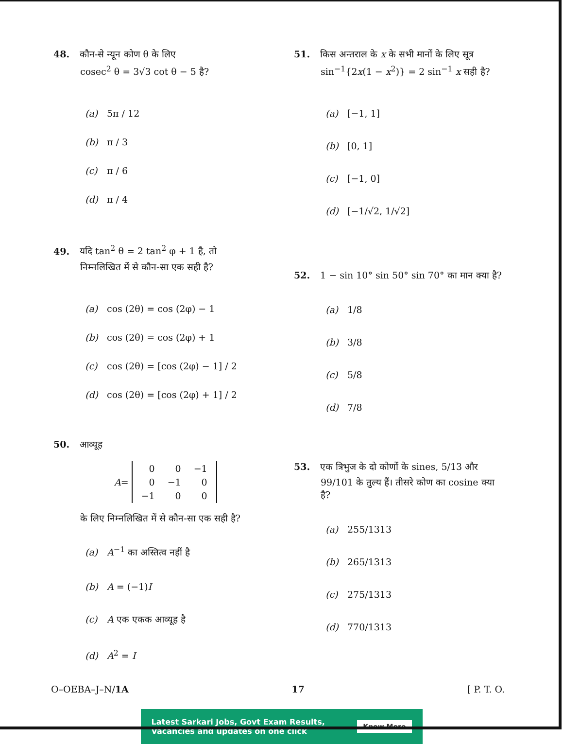48. कौन-से न्यून कोण θ के लिए
cosec<sup>2</sup> θ = 3√3 cot θ − 5 है?
(a) 5π / 12
(b) π / 3
(c) π / 6
(d) π / 4
49. यदि tan<sup>2</sup> θ = 2 tan<sup>2</sup> φ + 1 है, तो
निम्नलिखित में से कौन-सा एक सही है?
(a) cos (2θ) = cos (2φ) − 1
(b) cos (2θ) = cos (2φ) + 1
(c) cos (2θ) = [cos (2φ) − 1] / 2
(d) cos (2θ) = [cos (2φ) + 1] / 2
50. आव्यूह
A =
| 0 | 0 | −1 |
| 0 | −1 | 0 |
| −1 | 0 | 0 |
के लिए निम्नलिखित में से कौन-सा एक सही है?
(a) A<sup>−1</sup> का अस्तित्व नहीं है
(b) A = (−1)I
(c) A एक एकक आव्यूह है
(d) A<sup>2</sup> = I
51. किस अन्तराल के x के सभी मानों के लिए सूत्र
sin<sup>−1</sup>{2x(1 − x<sup>2</sup>)} = 2 sin<sup>−1</sup> x सही है?
(a) [−1, 1]
(b) [0, 1]
(c) [−1, 0]
(d) [−1/√2, 1/√2]
52. 1 − sin 10° sin 50° sin 70° का मान क्या है?
(a) 1/8
(b) 3/8
(c) 5/8
(d) 7/8
53. एक त्रिभुज के दो कोणों के sines, 5/13 और
99/101 के तुल्य हैं। तीसरे कोण का cosine क्या है?
(a) 255/1313
(b) 265/1313
(c) 275/1313
(d) 770/1313
O–OEBA–J–N/1A 17 [ P. T. O.
Latest Sarkari Jobs, Govt Exam Results,
Vacancies and updates on one click
Know More